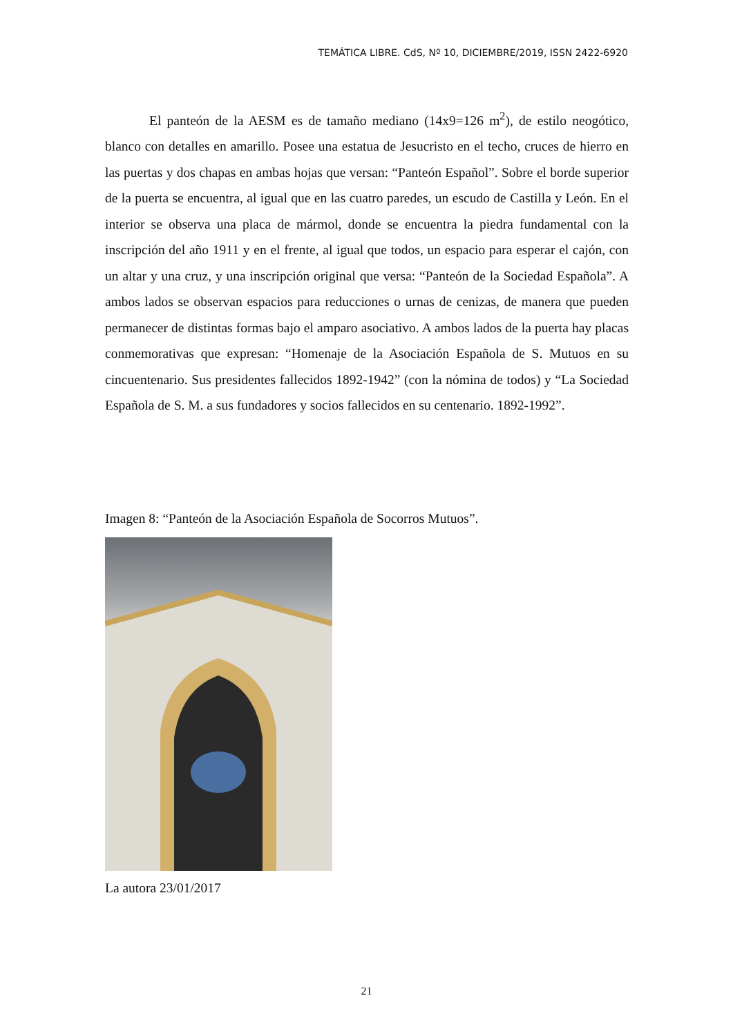TEMÁTICA LIBRE. CdS, Nº 10, DICIEMBRE/2019, ISSN 2422-6920
El panteón de la AESM es de tamaño mediano (14x9=126 m<sup>2</sup>), de estilo neogótico, blanco con detalles en amarillo. Posee una estatua de Jesucristo en el techo, cruces de hierro en las puertas y dos chapas en ambas hojas que versan: “Panteón Español”. Sobre el borde superior de la puerta se encuentra, al igual que en las cuatro paredes, un escudo de Castilla y León. En el interior se observa una placa de mármol, donde se encuentra la piedra fundamental con la inscripción del año 1911 y en el frente, al igual que todos, un espacio para esperar el cajón, con un altar y una cruz, y una inscripción original que versa: “Panteón de la Sociedad Española”. A ambos lados se observan espacios para reducciones o urnas de cenizas, de manera que pueden permanecer de distintas formas bajo el amparo asociativo. A ambos lados de la puerta hay placas conmemorativas que expresan: “Homenaje de la Asociación Española de S. Mutuos en su cincuentenario. Sus presidentes fallecidos 1892-1942” (con la nómina de todos) y “La Sociedad Española de S. M. a sus fundadores y socios fallecidos en su centenario. 1892-1992”.
Imagen 8: “Panteón de la Asociación Española de Socorros Mutuos”.
La autora 23/01/2017
21